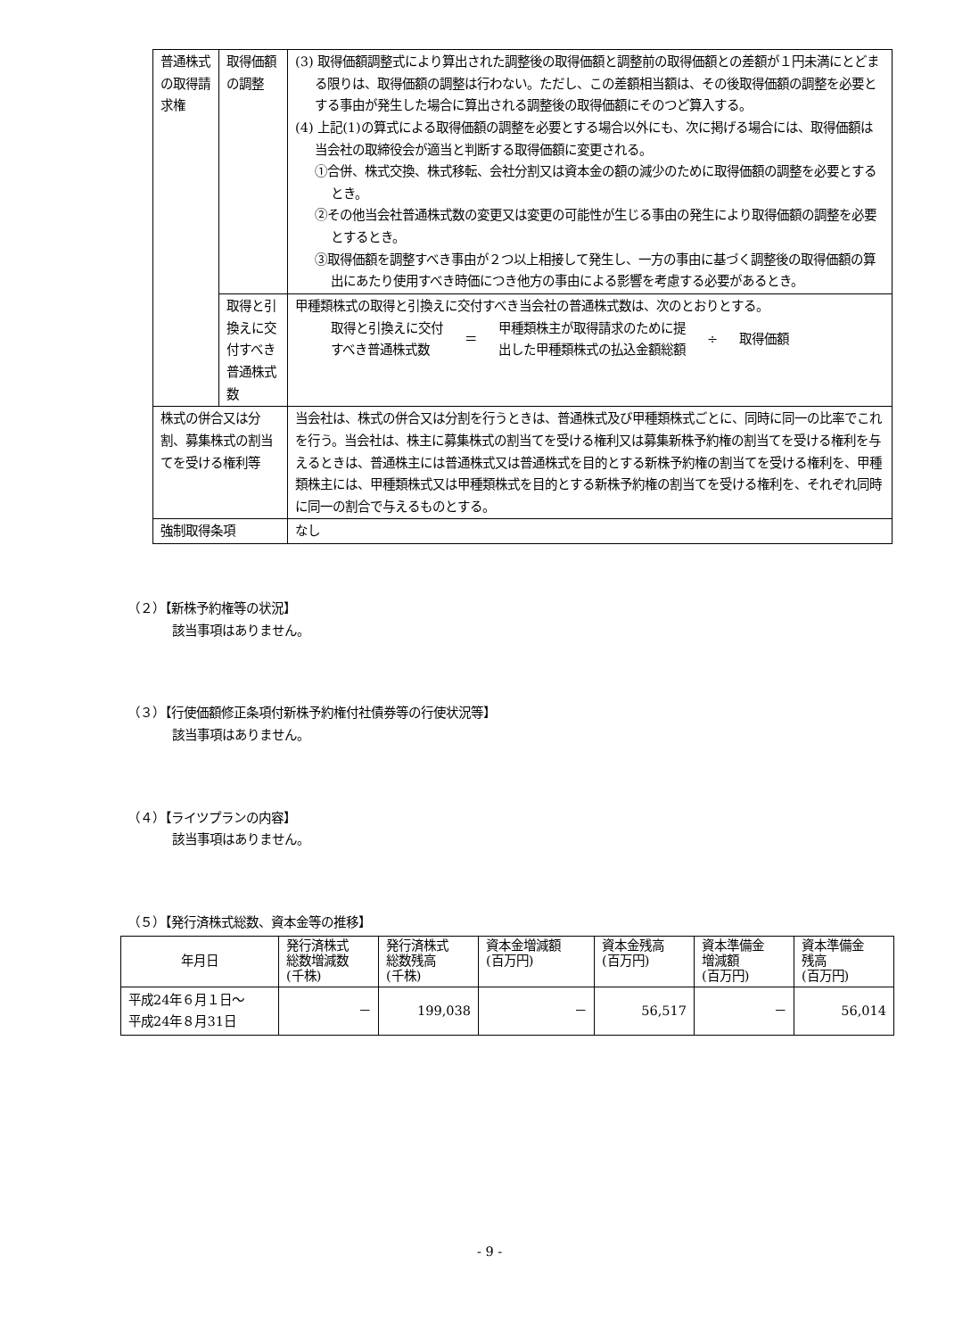| 普通株式の取得請求権 | 取得価額の調整 | (3) 取得価額調整式により算出された調整後の取得価額と調整前の取得価額との差額が１円未満にとどまる限りは、取得価額の調整は行わない。ただし、この差額相当額は、その後取得価額の調整を必要とする事由が発生した場合に算出される調整後の取得価額にそのつど算入する。 (4) 上記(1)の算式による取得価額の調整を必要とする場合以外にも、次に掲げる場合には、取得価額は当会社の取締役会が適当と判断する取得価額に変更される。 ①合併、株式交換、株式移転、会社分割又は資本金の額の減少のために取得価額の調整を必要とするとき。 ②その他当会社普通株式数の変更又は変更の可能性が生じる事由の発生により取得価額の調整を必要とするとき。 ③取得価額を調整すべき事由が２つ以上相接して発生し、一方の事由に基づく調整後の取得価額の算出にあたり使用すべき時価につき他方の事由による影響を考慮する必要があるとき。 |
| | 取得と引換えに交付すべき普通株式数 | 甲種類株式の取得と引換えに交付すべき当会社の普通株式数は、次のとおりとする。 取得と引換えに交付 すべき普通株式数 ＝ 甲種類株主が取得請求のために提 出した甲種類株式の払込金額総額 ÷ 取得価額 |
| 株式の併合又は分割、募集株式の割当てを受ける権利等 | | 当会社は、株式の併合又は分割を行うときは、普通株式及び甲種類株式ごとに、同時に同一の比率でこれを行う。当会社は、株主に募集株式の割当てを受ける権利又は募集新株予約権の割当てを受ける権利を与えるときは、普通株主には普通株式又は普通株式を目的とする新株予約権の割当てを受ける権利を、甲種類株主には、甲種類株式又は甲種類株式を目的とする新株予約権の割当てを受ける権利を、それぞれ同時に同一の割合で与えるものとする。 |
| 強制取得条項 | | なし |
（２）【新株予約権等の状況】
該当事項はありません。
（３）【行使価額修正条項付新株予約権付社債券等の行使状況等】
該当事項はありません。
（４）【ライツプランの内容】
該当事項はありません。
（５）【発行済株式総数、資本金等の推移】
| 年月日 | 発行済株式 総数増減数 (千株) | 発行済株式 総数残高 (千株) | 資本金増減額 (百万円) | 資本金残高 (百万円) | 資本準備金 増減額 (百万円) | 資本準備金 残高 (百万円) |
| --- | --- | --- | --- | --- | --- | --- |
| 平成24年６月１日～ 平成24年８月31日 | － | 199,038 | － | 56,517 | － | 56,014 |
- 9 -